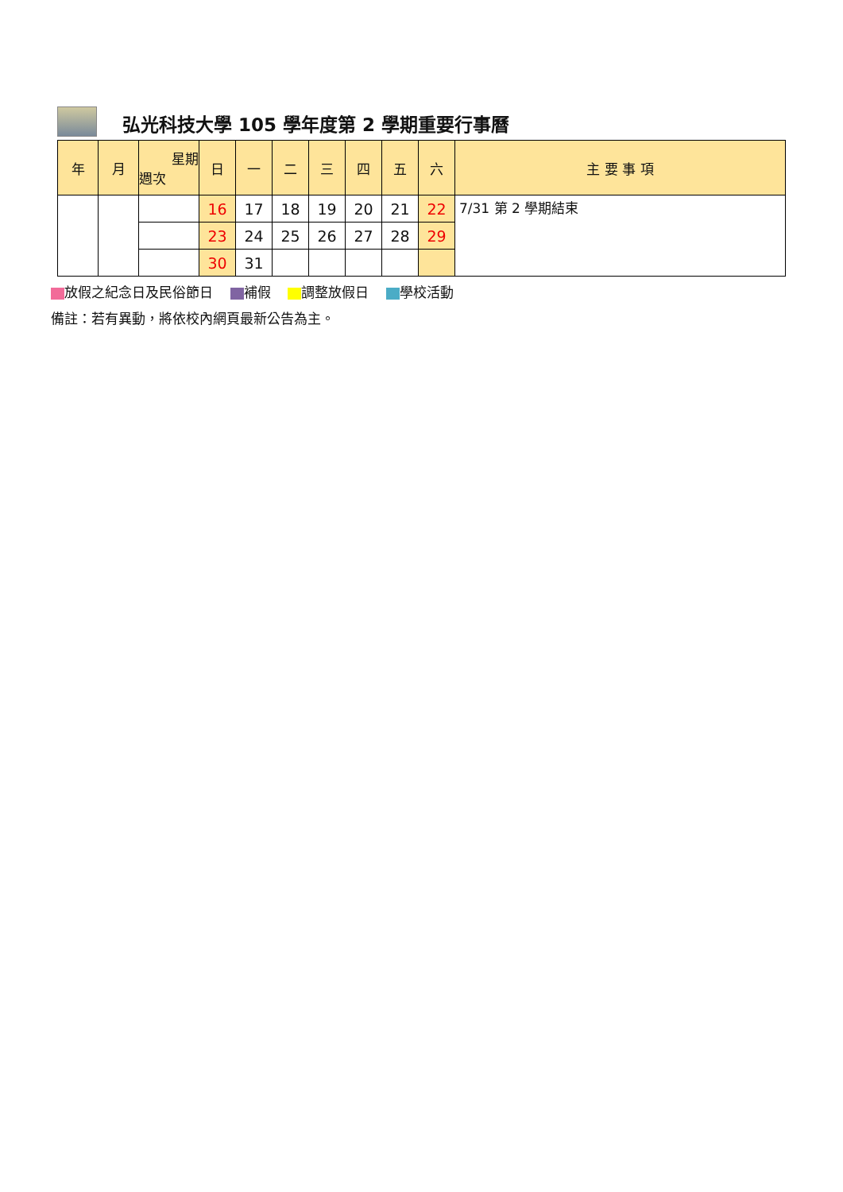弘光科技大學 105 學年度第 2 學期重要行事曆
| 年 | 月 | 星期 週次 | 日 | 一 | 二 | 三 | 四 | 五 | 六 | 主 要 事 項 |
| --- | --- | --- | --- | --- | --- | --- | --- | --- | --- | --- |
| | | | 16 | 17 | 18 | 19 | 20 | 21 | 22 | 7/31 第 2 學期結束 |
| | | | 23 | 24 | 25 | 26 | 27 | 28 | 29 | |
| | | | 30 | 31 | | | | | | |
放假之紀念日及民俗節日 補假 調整放假日 學校活動
備註：若有異動，將依校內網頁最新公告為主。